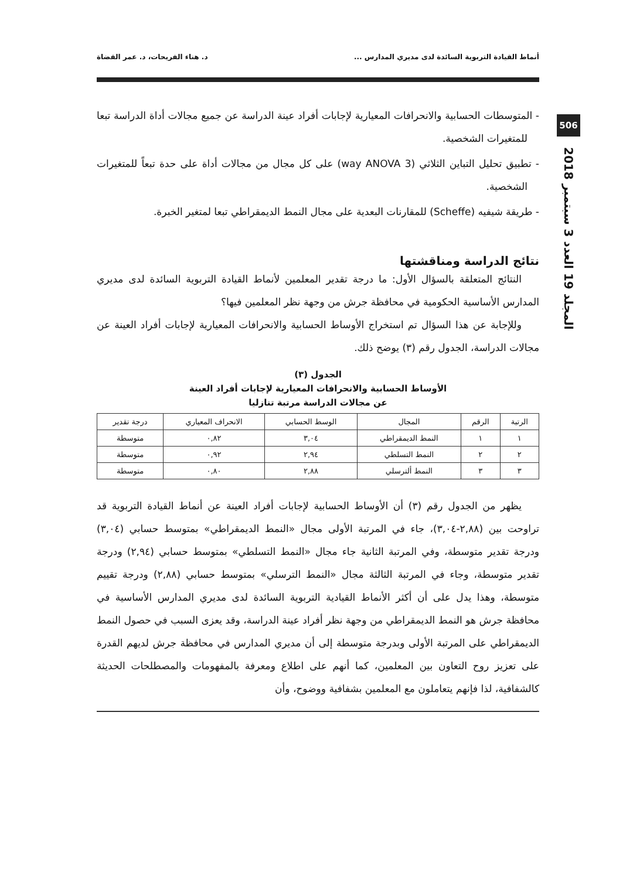506
المجلد 19 العدد 3 سبتمبر 2018
أنماط القيادة التربوية السائدة لدى مديري المدارس ... د. هناء الفريحات، د. عمر القضاة
- المتوسطات الحسابية والانحرافات المعيارية لإجابات أفراد عينة الدراسة عن جميع مجالات أداة الدراسة تبعا للمتغيرات الشخصية.
- تطبيق تحليل التباين الثلاثي (3 way ANOVA) على كل مجال من مجالات أداة على حدة تبعاً للمتغيرات الشخصية.
- طريقة شيفيه (Scheffe) للمقارنات البعدية على مجال النمط الديمقراطي تبعا لمتغير الخبرة.
نتائج الدراسة ومناقشتها
النتائج المتعلقة بالسؤال الأول: ما درجة تقدير المعلمين لأنماط القيادة التربوية السائدة لدى مديري المدارس الأساسية الحكومية في محافظة جرش من وجهة نظر المعلمين فيها؟
وللإجابة عن هذا السؤال تم استخراج الأوساط الحسابية والانحرافات المعيارية لإجابات أفراد العينة عن مجالات الدراسة، الجدول رقم (٣) يوضح ذلك.
الجدول (٣)
الأوساط الحسابية والانحرافات المعيارية لإجابات أفراد العينة
عن مجالات الدراسة مرتبة تنازليا
| الرتبة | الرقم | المجال | الوسط الحسابي | الانحراف المعياري | درجة تقدير |
| --- | --- | --- | --- | --- | --- |
| ١ | ١ | النمط الديمقراطي | ٣,٠٤ | ٠,٨٢ | متوسطة |
| ٢ | ٢ | النمط التسلطي | ٢,٩٤ | ٠,٩٢ | متوسطة |
| ٣ | ٣ | النمط ألترسلي | ٢,٨٨ | ٠,٨٠ | متوسطة |
يظهر من الجدول رقم (٣) أن الأوساط الحسابية لإجابات أفراد العينة عن أنماط القيادة التربوية قد تراوحت بين (٢,٨٨-٣,٠٤)، جاء في المرتبة الأولى مجال «النمط الديمقراطي» بمتوسط حسابي (٣,٠٤) ودرجة تقدير متوسطة، وفي المرتبة الثانية جاء مجال «النمط التسلطي» بمتوسط حسابي (٢,٩٤) ودرجة تقدير متوسطة، وجاء في المرتبة الثالثة مجال «النمط الترسلي» بمتوسط حسابي (٢,٨٨) ودرجة تقييم متوسطة، وهذا يدل على أن أكثر الأنماط القيادية التربوية السائدة لدى مديري المدارس الأساسية في محافظة جرش هو النمط الديمقراطي من وجهة نظر أفراد عينة الدراسة، وقد يعزى السبب في حصول النمط الديمقراطي على المرتبة الأولى وبدرجة متوسطة إلى أن مديري المدارس في محافظة جرش لديهم القدرة على تعزيز روح التعاون بين المعلمين، كما أنهم على اطلاع ومعرفة بالمفهومات والمصطلحات الحديثة كالشفافية، لذا فإنهم يتعاملون مع المعلمين بشفافية ووضوح، وأن